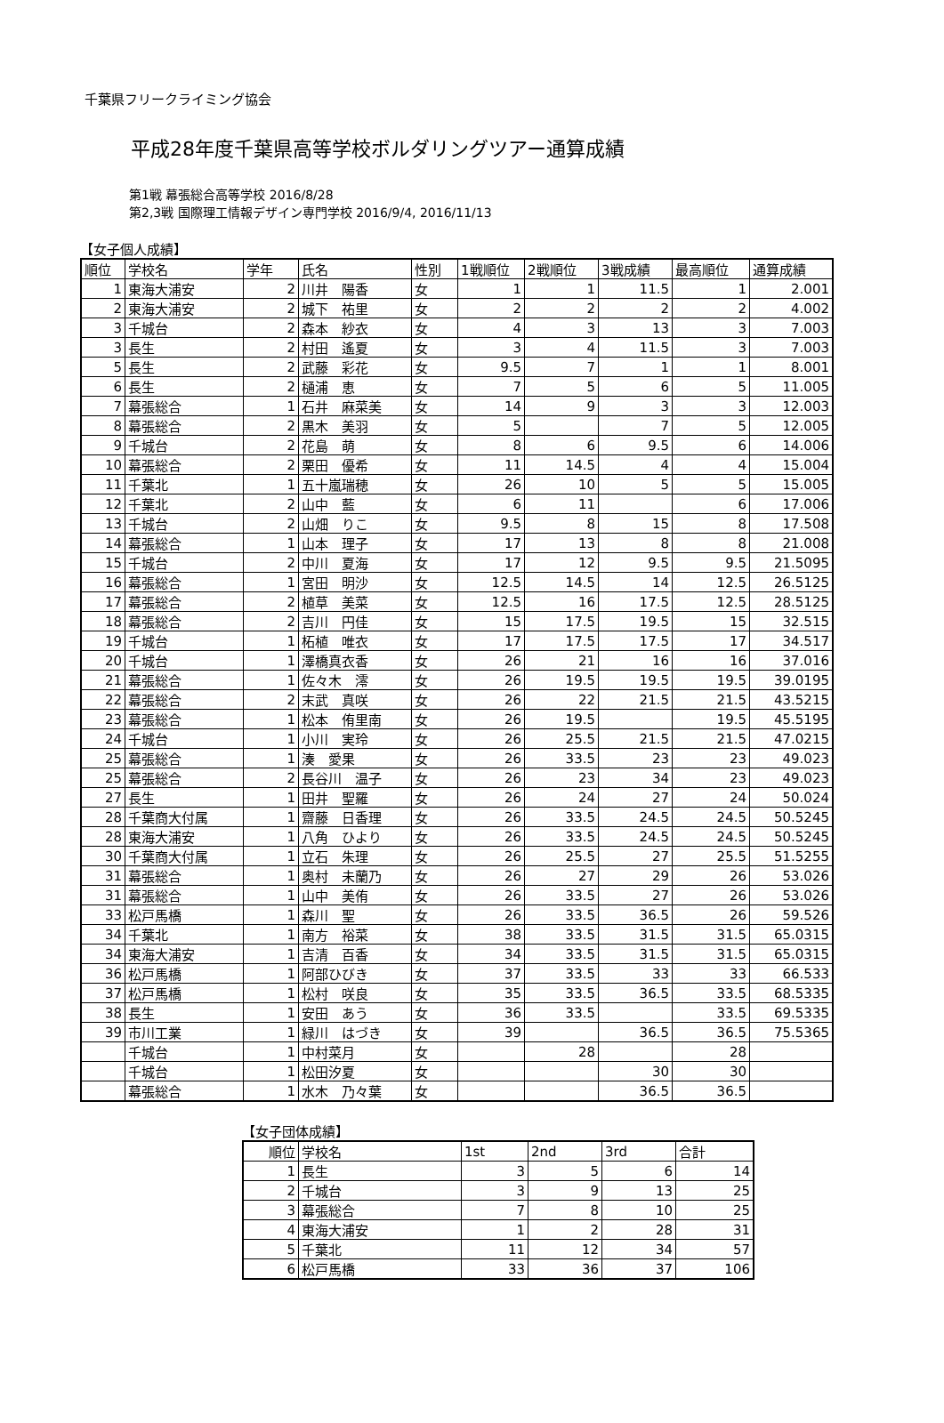千葉県フリークライミング協会
平成28年度千葉県高等学校ボルダリングツアー通算成績
第1戦 幕張総合高等学校 2016/8/28
第2,3戦 国際理工情報デザイン専門学校 2016/9/4, 2016/11/13
【女子個人成績】
| 順位 | 学校名 | 学年 | 氏名 | 性別 | 1戦順位 | 2戦順位 | 3戦成績 | 最高順位 | 通算成績 |
| --- | --- | --- | --- | --- | --- | --- | --- | --- | --- |
| 1 | 東海大浦安 | 2 | 川井 陽香 | 女 | 1 | 1 | 11.5 | 1 | 2.001 |
| 2 | 東海大浦安 | 2 | 城下 祐里 | 女 | 2 | 2 | 2 | 2 | 4.002 |
| 3 | 千城台 | 2 | 森本 紗衣 | 女 | 4 | 3 | 13 | 3 | 7.003 |
| 3 | 長生 | 2 | 村田 遙夏 | 女 | 3 | 4 | 11.5 | 3 | 7.003 |
| 5 | 長生 | 2 | 武藤 彩花 | 女 | 9.5 | 7 | 1 | 1 | 8.001 |
| 6 | 長生 | 2 | 樋浦 恵 | 女 | 7 | 5 | 6 | 5 | 11.005 |
| 7 | 幕張総合 | 1 | 石井 麻菜美 | 女 | 14 | 9 | 3 | 3 | 12.003 |
| 8 | 幕張総合 | 2 | 黒木 美羽 | 女 | 5 | | 7 | 5 | 12.005 |
| 9 | 千城台 | 2 | 花島 萌 | 女 | 8 | 6 | 9.5 | 6 | 14.006 |
| 10 | 幕張総合 | 2 | 栗田 優希 | 女 | 11 | 14.5 | 4 | 4 | 15.004 |
| 11 | 千葉北 | 1 | 五十嵐瑞穂 | 女 | 26 | 10 | 5 | 5 | 15.005 |
| 12 | 千葉北 | 2 | 山中 藍 | 女 | 6 | 11 | | 6 | 17.006 |
| 13 | 千城台 | 2 | 山畑 りこ | 女 | 9.5 | 8 | 15 | 8 | 17.508 |
| 14 | 幕張総合 | 1 | 山本 理子 | 女 | 17 | 13 | 8 | 8 | 21.008 |
| 15 | 千城台 | 2 | 中川 夏海 | 女 | 17 | 12 | 9.5 | 9.5 | 21.5095 |
| 16 | 幕張総合 | 1 | 宮田 明沙 | 女 | 12.5 | 14.5 | 14 | 12.5 | 26.5125 |
| 17 | 幕張総合 | 2 | 植草 美菜 | 女 | 12.5 | 16 | 17.5 | 12.5 | 28.5125 |
| 18 | 幕張総合 | 2 | 吉川 円佳 | 女 | 15 | 17.5 | 19.5 | 15 | 32.515 |
| 19 | 千城台 | 1 | 柘植 唯衣 | 女 | 17 | 17.5 | 17.5 | 17 | 34.517 |
| 20 | 千城台 | 1 | 澤橋真衣香 | 女 | 26 | 21 | 16 | 16 | 37.016 |
| 21 | 幕張総合 | 1 | 佐々木 澪 | 女 | 26 | 19.5 | 19.5 | 19.5 | 39.0195 |
| 22 | 幕張総合 | 2 | 末武 真咲 | 女 | 26 | 22 | 21.5 | 21.5 | 43.5215 |
| 23 | 幕張総合 | 1 | 松本 侑里南 | 女 | 26 | 19.5 | | 19.5 | 45.5195 |
| 24 | 千城台 | 1 | 小川 実玲 | 女 | 26 | 25.5 | 21.5 | 21.5 | 47.0215 |
| 25 | 幕張総合 | 1 | 湊 愛果 | 女 | 26 | 33.5 | 23 | 23 | 49.023 |
| 25 | 幕張総合 | 2 | 長谷川 温子 | 女 | 26 | 23 | 34 | 23 | 49.023 |
| 27 | 長生 | 1 | 田井 聖羅 | 女 | 26 | 24 | 27 | 24 | 50.024 |
| 28 | 千葉商大付属 | 1 | 齋藤 日香理 | 女 | 26 | 33.5 | 24.5 | 24.5 | 50.5245 |
| 28 | 東海大浦安 | 1 | 八角 ひより | 女 | 26 | 33.5 | 24.5 | 24.5 | 50.5245 |
| 30 | 千葉商大付属 | 1 | 立石 朱理 | 女 | 26 | 25.5 | 27 | 25.5 | 51.5255 |
| 31 | 幕張総合 | 1 | 奥村 未蘭乃 | 女 | 26 | 27 | 29 | 26 | 53.026 |
| 31 | 幕張総合 | 1 | 山中 美侑 | 女 | 26 | 33.5 | 27 | 26 | 53.026 |
| 33 | 松戸馬橋 | 1 | 森川 聖 | 女 | 26 | 33.5 | 36.5 | 26 | 59.526 |
| 34 | 千葉北 | 1 | 南方 裕菜 | 女 | 38 | 33.5 | 31.5 | 31.5 | 65.0315 |
| 34 | 東海大浦安 | 1 | 吉清 百香 | 女 | 34 | 33.5 | 31.5 | 31.5 | 65.0315 |
| 36 | 松戸馬橋 | 1 | 阿部ひびき | 女 | 37 | 33.5 | 33 | 33 | 66.533 |
| 37 | 松戸馬橋 | 1 | 松村 咲良 | 女 | 35 | 33.5 | 36.5 | 33.5 | 68.5335 |
| 38 | 長生 | 1 | 安田 あう | 女 | 36 | 33.5 | | 33.5 | 69.5335 |
| 39 | 市川工業 | 1 | 緑川 はづき | 女 | 39 | | 36.5 | 36.5 | 75.5365 |
| | 千城台 | 1 | 中村菜月 | 女 | | 28 | | 28 | |
| | 千城台 | 1 | 松田汐夏 | 女 | | | 30 | 30 | |
| | 幕張総合 | 1 | 水木 乃々葉 | 女 | | | 36.5 | 36.5 | |
【女子団体成績】
| 順位 | 学校名 | 1st | 2nd | 3rd | 合計 |
| --- | --- | --- | --- | --- | --- |
| 1 | 長生 | 3 | 5 | 6 | 14 |
| 2 | 千城台 | 3 | 9 | 13 | 25 |
| 3 | 幕張総合 | 7 | 8 | 10 | 25 |
| 4 | 東海大浦安 | 1 | 2 | 28 | 31 |
| 5 | 千葉北 | 11 | 12 | 34 | 57 |
| 6 | 松戸馬橋 | 33 | 36 | 37 | 106 |